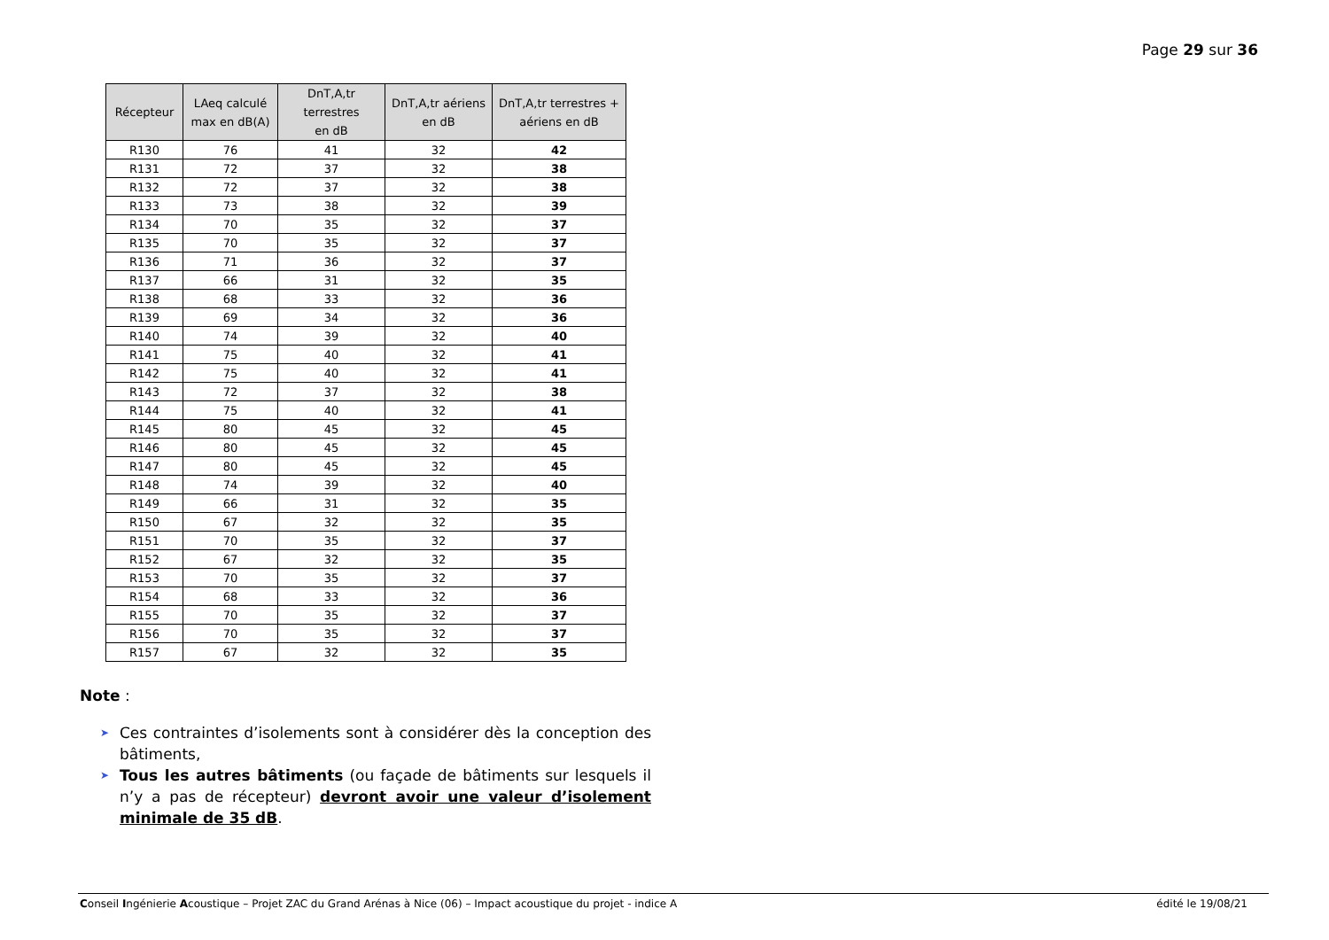Page 29 sur 36
| Récepteur | LAeq calculé max en dB(A) | DnT,A,tr terrestres en dB | DnT,A,tr aériens en dB | DnT,A,tr terrestres + aériens en dB |
| --- | --- | --- | --- | --- |
| R130 | 76 | 41 | 32 | 42 |
| R131 | 72 | 37 | 32 | 38 |
| R132 | 72 | 37 | 32 | 38 |
| R133 | 73 | 38 | 32 | 39 |
| R134 | 70 | 35 | 32 | 37 |
| R135 | 70 | 35 | 32 | 37 |
| R136 | 71 | 36 | 32 | 37 |
| R137 | 66 | 31 | 32 | 35 |
| R138 | 68 | 33 | 32 | 36 |
| R139 | 69 | 34 | 32 | 36 |
| R140 | 74 | 39 | 32 | 40 |
| R141 | 75 | 40 | 32 | 41 |
| R142 | 75 | 40 | 32 | 41 |
| R143 | 72 | 37 | 32 | 38 |
| R144 | 75 | 40 | 32 | 41 |
| R145 | 80 | 45 | 32 | 45 |
| R146 | 80 | 45 | 32 | 45 |
| R147 | 80 | 45 | 32 | 45 |
| R148 | 74 | 39 | 32 | 40 |
| R149 | 66 | 31 | 32 | 35 |
| R150 | 67 | 32 | 32 | 35 |
| R151 | 70 | 35 | 32 | 37 |
| R152 | 67 | 32 | 32 | 35 |
| R153 | 70 | 35 | 32 | 37 |
| R154 | 68 | 33 | 32 | 36 |
| R155 | 70 | 35 | 32 | 37 |
| R156 | 70 | 35 | 32 | 37 |
| R157 | 67 | 32 | 32 | 35 |
Note :
➤ Ces contraintes d’isolements sont à considérer dès la conception des bâtiments,
➤ Tous les autres bâtiments (ou façade de bâtiments sur lesquels il n’y a pas de récepteur) devront avoir une valeur d’isolement minimale de 35 dB.
Conseil Ingénierie Acoustique – Projet ZAC du Grand Arénas à Nice (06) – Impact acoustique du projet - indice A édité le 19/08/21